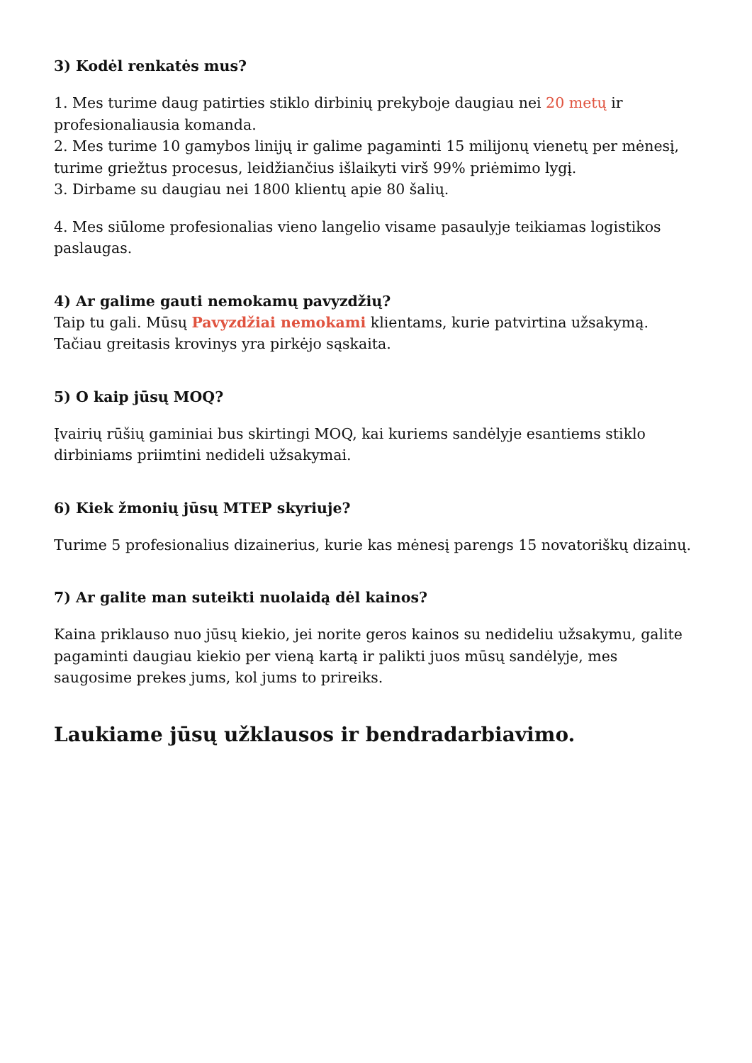3) Kodėl renkatės mus?
1. Mes turime daug patirties stiklo dirbinių prekyboje daugiau nei 20 metų ir profesionaliausia komanda.
2. Mes turime 10 gamybos linijų ir galime pagaminti 15 milijonų vienetų per mėnesį, turime griežtus procesus, leidžiančius išlaikyti virš 99% priėmimo lygį.
3. Dirbame su daugiau nei 1800 klientų apie 80 šalių.
4. Mes siūlome profesionalias vieno langelio visame pasaulyje teikiamas logistikos paslaugas.
4) Ar galime gauti nemokamų pavyzdžių?
Taip tu gali. Mūsų Pavyzdžiai nemokami klientams, kurie patvirtina užsakymą. Tačiau greitasis krovinys yra pirkėjo sąskaita.
5) O kaip jūsų MOQ?
Įvairių rūšių gaminiai bus skirtingi MOQ, kai kuriems sandėlyje esantiems stiklo dirbiniams priimtini nedideli užsakymai.
6) Kiek žmonių jūsų MTEP skyriuje?
Turime 5 profesionalius dizainerius, kurie kas mėnesį parengs 15 novatoriškų dizainų.
7) Ar galite man suteikti nuolaidą dėl kainos?
Kaina priklauso nuo jūsų kiekio, jei norite geros kainos su nedideliu užsakymu, galite pagaminti daugiau kiekio per vieną kartą ir palikti juos mūsų sandėlyje, mes saugosime prekes jums, kol jums to prireiks.
Laukiame jūsų užklausos ir bendradarbiavimo.